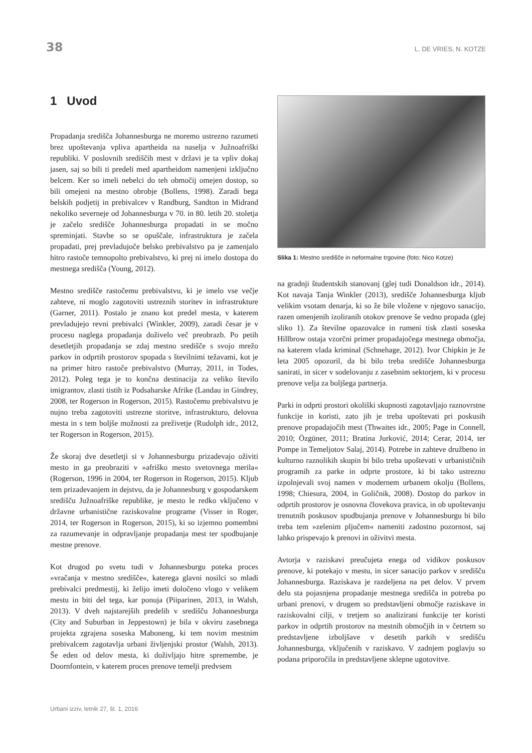38 L. DE VRIES, N. KOTZE
1 Uvod
Propadanja središča Johannesburga ne moremo ustrezno razumeti brez upoštevanja vpliva apartheida na naselja v Južnoafriški republiki. V poslovnih središčih mest v državi je ta vpliv dokaj jasen, saj so bili ti predeli med apartheidom namenjeni izključno belcem. Ker so imeli nebelci do teh območij omejen dostop, so bili omejeni na mestno obrobje (Bollens, 1998). Zaradi bega belskih podjetij in prebivalcev v Randburg, Sandton in Midrand nekoliko severneje od Johannesburga v 70. in 80. letih 20. stoletja je začelo središče Johannesburga propadati in se močno spreminjati. Stavbe so se opuščale, infrastruktura je začela propadati, prej prevladujoče belsko prebivalstvo pa je zamenjalo hitro rastoče temnopolto prebivalstvo, ki prej ni imelo dostopa do mestnega središča (Young, 2012).
Mestno središče rastočemu prebivalstvu, ki je imelo vse večje zahteve, ni moglo zagotoviti ustreznih storitev in infrastrukture (Garner, 2011). Postalo je znano kot predel mesta, v katerem prevladujejo revni prebivalci (Winkler, 2009), zaradi česar je v procesu naglega propadanja doživelo več preobrazb. Po petih desetletjih propadanja se zdaj mestno središče s svojo mrežo parkov in odprtih prostorov spopada s številnimi težavami, kot je na primer hitro rastoče prebivalstvo (Murray, 2011, in Todes, 2012). Poleg tega je to končna destinacija za veliko število imigrantov, zlasti tistih iz Podsaharske Afrike (Landau in Gindrey, 2008, ter Rogerson in Rogerson, 2015). Rastočemu prebivalstvu je nujno treba zagotoviti ustrezne storitve, infrastrukturo, delovna mesta in s tem boljše možnosti za preživetje (Rudolph idr., 2012, ter Rogerson in Rogerson, 2015).
Že skoraj dve desetletji si v Johannesburgu prizadevajo oživiti mesto in ga preobraziti v »afriško mesto svetovnega merila« (Rogerson, 1996 in 2004, ter Rogerson in Rogerson, 2015). Kljub tem prizadevanjem in dejstvu, da je Johannesburg v gospodarskem središču Južnoafriške republike, je mesto le redko vključeno v državne urbanistične raziskovalne programe (Visser in Roger, 2014, ter Rogerson in Rogerson, 2015), ki so izjemno pomembni za razumevanje in odpravljanje propadanja mest ter spodbujanje mestne prenove.
Kot drugod po svetu tudi v Johannesburgu poteka proces »vračanja v mestno središče«, katerega glavni nosilci so mladi prebivalci predmestij, ki želijo imeti določeno vlogo v velikem mestu in biti del tega, kar ponuja (Piiparinen, 2013, in Walsh, 2013). V dveh najstarejših predelih v središču Johannesburga (City and Suburban in Jeppestown) je bila v okviru zasebnega projekta zgrajena soseska Maboneng, ki tem novim mestnim prebivalcem zagotavlja urbani življenjski prostor (Walsh, 2013). Še eden od delov mesta, ki doživljajo hitre spremembe, je Doornfontein, v katerem proces prenove temelji predvsem
Slika 1: Mestno središče in neformalne trgovine (foto: Nico Kotze)
na gradnji študentskih stanovanj (glej tudi Donaldson idr., 2014). Kot navaja Tanja Winkler (2013), središče Johannesburga kljub velikim vsotam denarja, ki so že bile vložene v njegovo sanacijo, razen omenjenih izoliranih otokov prenove še vedno propada (glej sliko 1). Za številne opazovalce in rumeni tisk zlasti soseska Hillbrow ostaja vzorčni primer propadajočega mestnega območja, na katerem vlada kriminal (Schnehage, 2012). Ivor Chipkin je že leta 2005 opozoril, da bi bilo treba središče Johannesburga sanirati, in sicer v sodelovanju z zasebnim sektorjem, ki v procesu prenove velja za boljšega partnerja.
Parki in odprti prostori okoliški skupnosti zagotavljajo raznovrstne funkcije in koristi, zato jih je treba upoštevati pri poskusih prenove propadajočih mest (Thwaites idr., 2005; Page in Connell, 2010; Özgüner, 2011; Bratina Jurković, 2014; Cerar, 2014, ter Pompe in Temeljotov Salaj, 2014). Potrebe in zahteve družbeno in kulturno raznolikih skupin bi bilo treba upoštevati v urbanističnih programih za parke in odprte prostore, ki bi tako ustrezno izpolnjevali svoj namen v modernem urbanem okolju (Bollens, 1998; Chiesura, 2004, in Goličnik, 2008). Dostop do parkov in odprtih prostorov je osnovna človekova pravica, in ob upoštevanju trenutnih poskusov spodbujanja prenove v Johannesburgu bi bilo treba tem »zelenim pljučem« nameniti zadostno pozornost, saj lahko prispevajo k prenovi in oživitvi mesta.
Avtorja v raziskavi preučujeta enega od vidikov poskusov prenove, ki potekajo v mestu, in sicer sanacijo parkov v središču Johannesburga. Raziskava je razdeljena na pet delov. V prvem delu sta pojasnjena propadanje mestnega središča in potreba po urbani prenovi, v drugem so predstavljeni območje raziskave in raziskovalni cilji, v tretjem so analizirani funkcije ter koristi parkov in odprtih prostorov na mestnih območjih in v četrtem so predstavljene izboljšave v desetih parkih v središču Johannesburga, vključenih v raziskavo. V zadnjem poglavju so podana priporočila in predstavljene sklepne ugotovitve.
Urbani izziv, letnik 27, št. 1, 2016